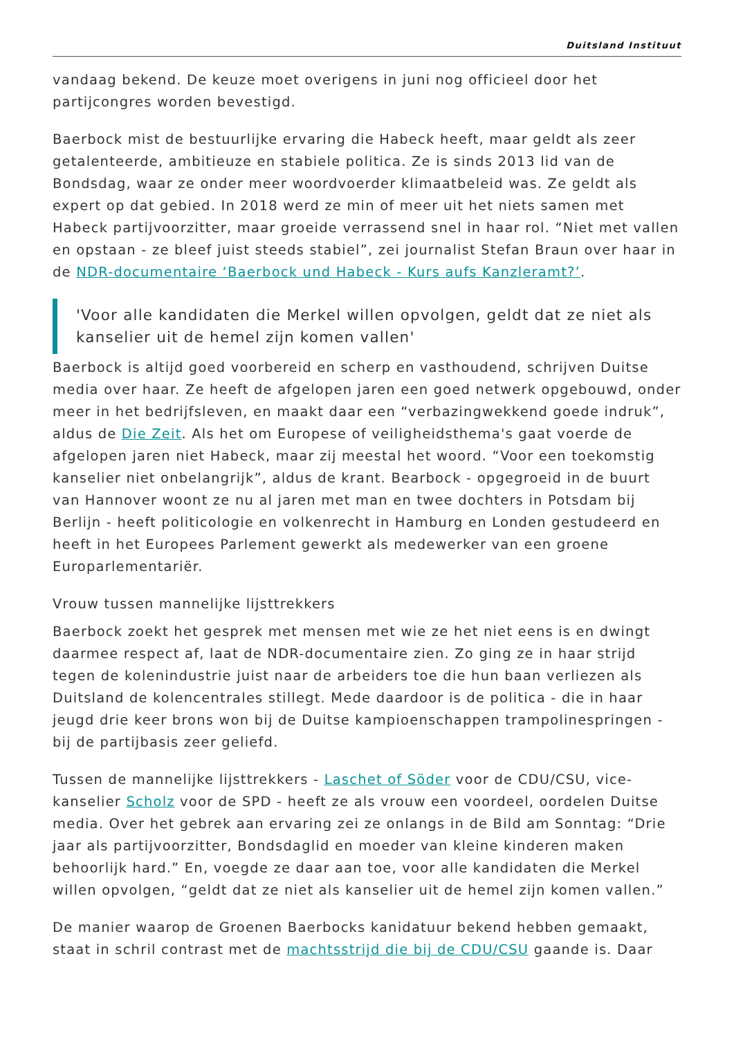Duitsland Instituut
vandaag bekend. De keuze moet overigens in juni nog officieel door het partijcongres worden bevestigd.
Baerbock mist de bestuurlijke ervaring die Habeck heeft, maar geldt als zeer getalenteerde, ambitieuze en stabiele politica. Ze is sinds 2013 lid van de Bondsdag, waar ze onder meer woordvoerder klimaatbeleid was. Ze geldt als expert op dat gebied. In 2018 werd ze min of meer uit het niets samen met Habeck partijvoorzitter, maar groeide verrassend snel in haar rol. “Niet met vallen en opstaan - ze bleef juist steeds stabiel”, zei journalist Stefan Braun over haar in de NDR-documentaire ‘Baerbock und Habeck - Kurs aufs Kanzleramt?’.
'Voor alle kandidaten die Merkel willen opvolgen, geldt dat ze niet als kanselier uit de hemel zijn komen vallen'
Baerbock is altijd goed voorbereid en scherp en vasthoudend, schrijven Duitse media over haar. Ze heeft de afgelopen jaren een goed netwerk opgebouwd, onder meer in het bedrijfsleven, en maakt daar een “verbazingwekkend goede indruk”, aldus de Die Zeit. Als het om Europese of veiligheidsthema's gaat voerde de afgelopen jaren niet Habeck, maar zij meestal het woord. “Voor een toekomstig kanselier niet onbelangrijk”, aldus de krant. Bearbock - opgegroeid in de buurt van Hannover woont ze nu al jaren met man en twee dochters in Potsdam bij Berlijn - heeft politicologie en volkenrecht in Hamburg en Londen gestudeerd en heeft in het Europees Parlement gewerkt als medewerker van een groene Europarlementariër.
Vrouw tussen mannelijke lijsttrekkers
Baerbock zoekt het gesprek met mensen met wie ze het niet eens is en dwingt daarmee respect af, laat de NDR-documentaire zien. Zo ging ze in haar strijd tegen de kolenindustrie juist naar de arbeiders toe die hun baan verliezen als Duitsland de kolencentrales stillegt. Mede daardoor is de politica - die in haar jeugd drie keer brons won bij de Duitse kampioenschappen trampolinespringen - bij de partijbasis zeer geliefd.
Tussen de mannelijke lijsttrekkers - Laschet of Söder voor de CDU/CSU, vice-kanselier Scholz voor de SPD - heeft ze als vrouw een voordeel, oordelen Duitse media. Over het gebrek aan ervaring zei ze onlangs in de Bild am Sonntag: “Drie jaar als partijvoorzitter, Bondsdaglid en moeder van kleine kinderen maken behoorlijk hard.” En, voegde ze daar aan toe, voor alle kandidaten die Merkel willen opvolgen, “geldt dat ze niet als kanselier uit de hemel zijn komen vallen.”
De manier waarop de Groenen Baerbocks kanidatuur bekend hebben gemaakt, staat in schril contrast met de machtsstrijd die bij de CDU/CSU gaande is. Daar